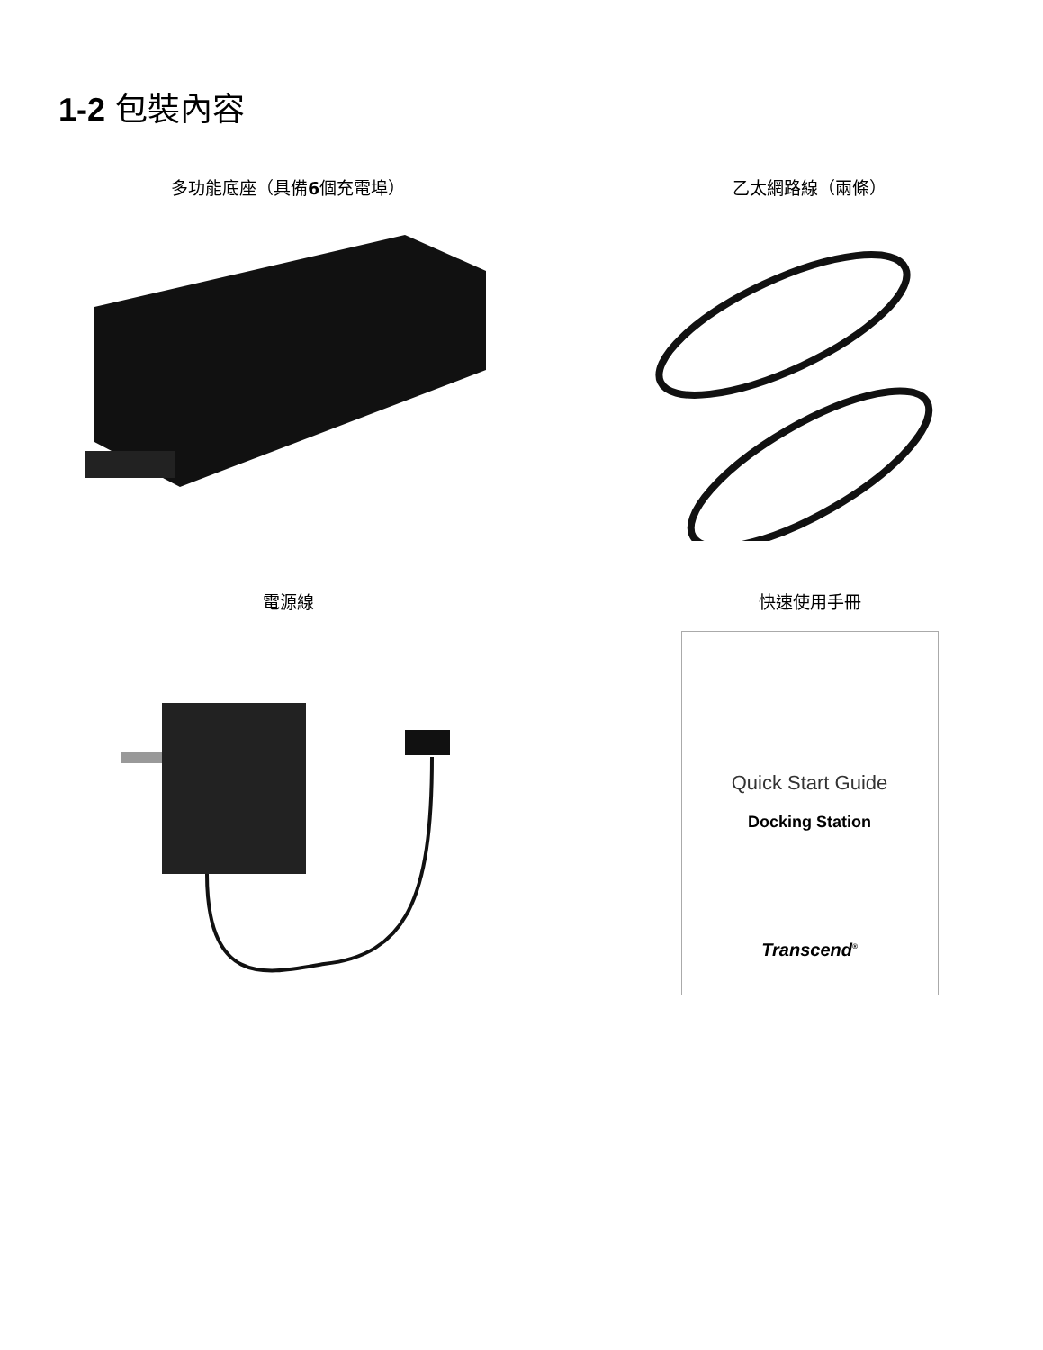1-2 包裝內容
多功能底座（具備6個充電埠）
乙太網路線（兩條）
電源線
快速使用手冊
Quick Start Guide
Docking Station
Transcend<sup>®</sup>